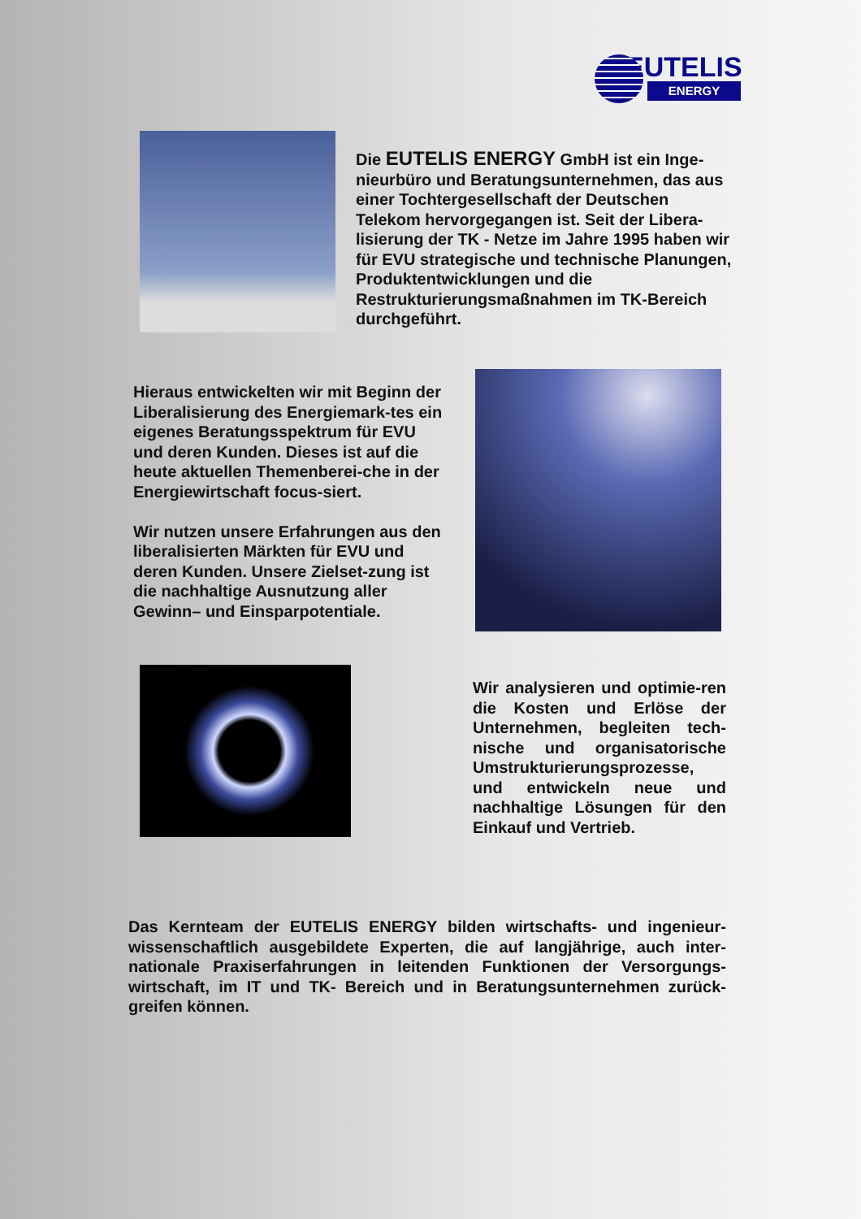EUTELIS
ENERGY
Die EUTELIS ENERGY GmbH ist ein Inge-nieurbüro und Beratungsunternehmen, das aus einer Tochtergesellschaft der Deutschen Telekom hervorgegangen ist. Seit der Libera-lisierung der TK - Netze im Jahre 1995 haben wir für EVU strategische und technische Planungen, Produktentwicklungen und die Restrukturierungsmaßnahmen im TK-Bereich durchgeführt.
Hieraus entwickelten wir mit Beginn der Liberalisierung des Energiemark-tes ein eigenes Beratungsspektrum für EVU und deren Kunden. Dieses ist auf die heute aktuellen Themenberei-che in der Energiewirtschaft focus-siert.
Wir nutzen unsere Erfahrungen aus den liberalisierten Märkten für EVU und deren Kunden. Unsere Zielset-zung ist die nachhaltige Ausnutzung aller Gewinn– und Einsparpotentiale.
Wir analysieren und optimie-ren die Kosten und Erlöse der Unternehmen, begleiten tech-nische und organisatorische Umstrukturierungsprozesse, und entwickeln neue und nachhaltige Lösungen für den Einkauf und Vertrieb.
Das Kernteam der EUTELIS ENERGY bilden wirtschafts- und ingenieur-wissenschaftlich ausgebildete Experten, die auf langjährige, auch inter-nationale Praxiserfahrungen in leitenden Funktionen der Versorgungs-wirtschaft, im IT und TK- Bereich und in Beratungsunternehmen zurück-greifen können.